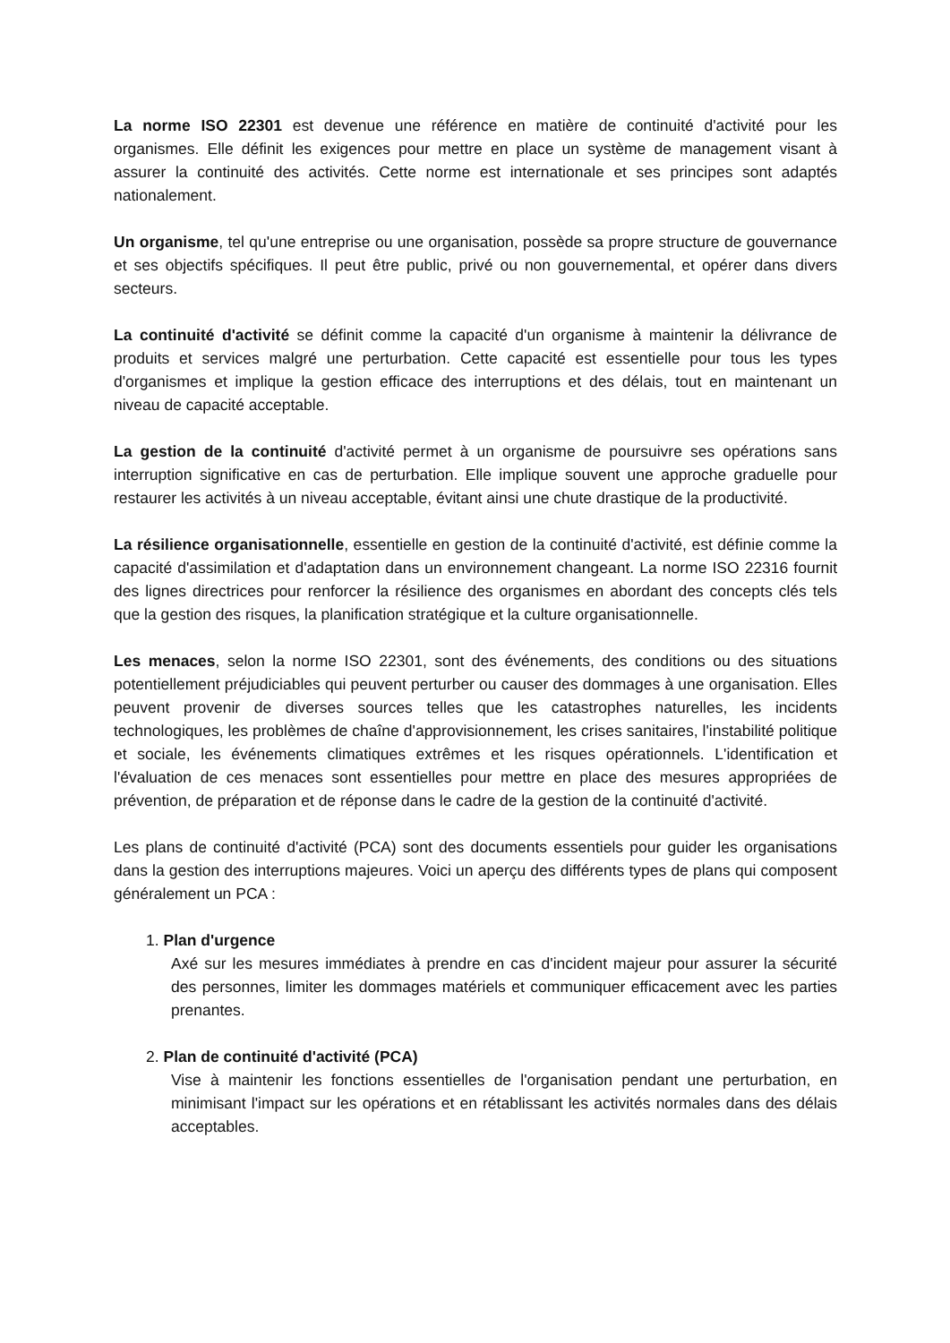La norme ISO 22301 est devenue une référence en matière de continuité d'activité pour les organismes. Elle définit les exigences pour mettre en place un système de management visant à assurer la continuité des activités. Cette norme est internationale et ses principes sont adaptés nationalement.
Un organisme, tel qu'une entreprise ou une organisation, possède sa propre structure de gouvernance et ses objectifs spécifiques. Il peut être public, privé ou non gouvernemental, et opérer dans divers secteurs.
La continuité d'activité se définit comme la capacité d'un organisme à maintenir la délivrance de produits et services malgré une perturbation. Cette capacité est essentielle pour tous les types d'organismes et implique la gestion efficace des interruptions et des délais, tout en maintenant un niveau de capacité acceptable.
La gestion de la continuité d'activité permet à un organisme de poursuivre ses opérations sans interruption significative en cas de perturbation. Elle implique souvent une approche graduelle pour restaurer les activités à un niveau acceptable, évitant ainsi une chute drastique de la productivité.
La résilience organisationnelle, essentielle en gestion de la continuité d'activité, est définie comme la capacité d'assimilation et d'adaptation dans un environnement changeant. La norme ISO 22316 fournit des lignes directrices pour renforcer la résilience des organismes en abordant des concepts clés tels que la gestion des risques, la planification stratégique et la culture organisationnelle.
Les menaces, selon la norme ISO 22301, sont des événements, des conditions ou des situations potentiellement préjudiciables qui peuvent perturber ou causer des dommages à une organisation. Elles peuvent provenir de diverses sources telles que les catastrophes naturelles, les incidents technologiques, les problèmes de chaîne d'approvisionnement, les crises sanitaires, l'instabilité politique et sociale, les événements climatiques extrêmes et les risques opérationnels. L'identification et l'évaluation de ces menaces sont essentielles pour mettre en place des mesures appropriées de prévention, de préparation et de réponse dans le cadre de la gestion de la continuité d'activité.
Les plans de continuité d'activité (PCA) sont des documents essentiels pour guider les organisations dans la gestion des interruptions majeures. Voici un aperçu des différents types de plans qui composent généralement un PCA :
1. Plan d'urgence
Axé sur les mesures immédiates à prendre en cas d'incident majeur pour assurer la sécurité des personnes, limiter les dommages matériels et communiquer efficacement avec les parties prenantes.
2. Plan de continuité d'activité (PCA)
Vise à maintenir les fonctions essentielles de l'organisation pendant une perturbation, en minimisant l'impact sur les opérations et en rétablissant les activités normales dans des délais acceptables.